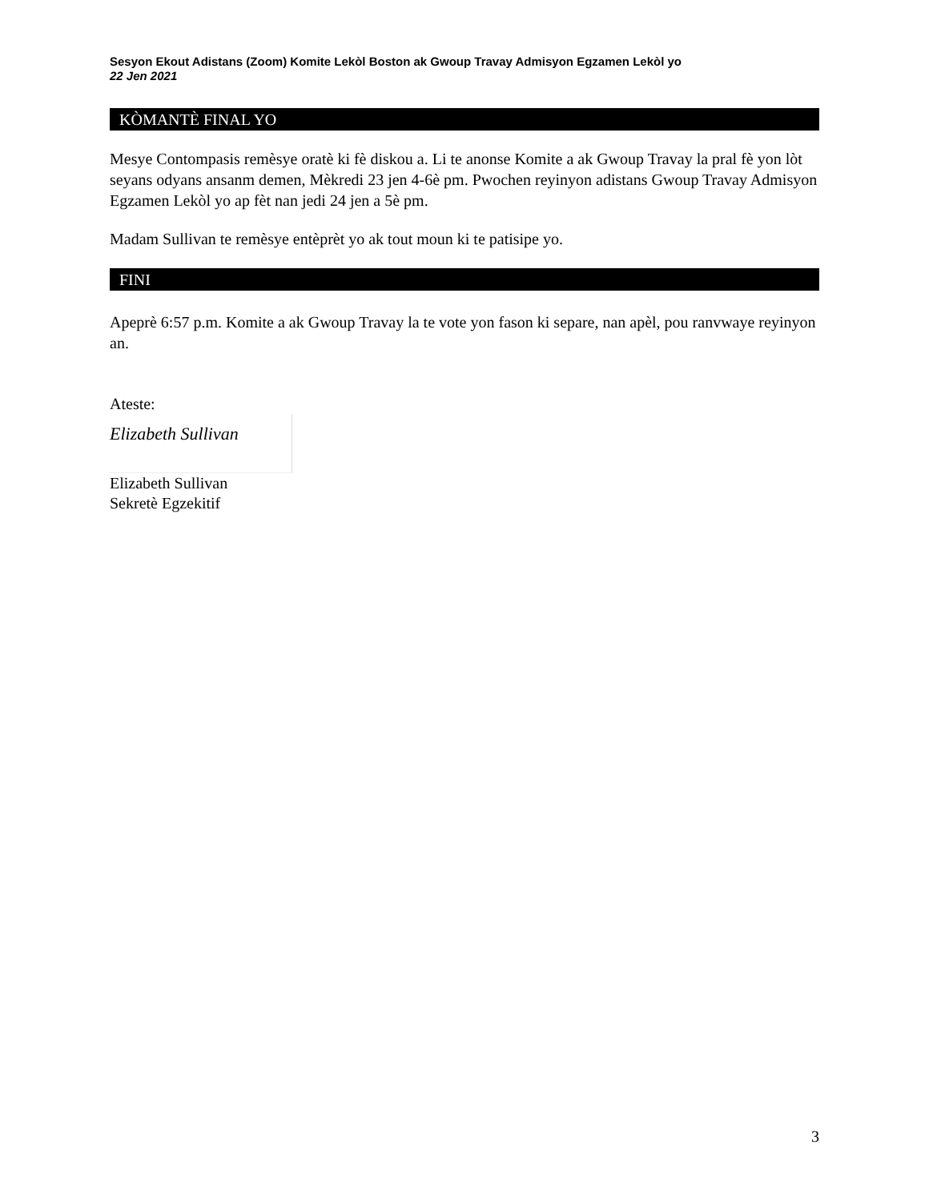Sesyon Ekout Adistans (Zoom) Komite Lekòl Boston ak Gwoup Travay Admisyon Egzamen Lekòl yo
22 Jen 2021
KÒMANTÈ FINAL YO
Mesye Contompasis remèsye oratè ki fè diskou a. Li te anonse Komite a ak Gwoup Travay la pral fè yon lòt seyans odyans ansanm demen, Mèkredi 23 jen 4-6è pm. Pwochen reyinyon adistans Gwoup Travay Admisyon Egzamen Lekòl yo ap fèt nan jedi 24 jen a 5è pm.
Madam Sullivan te remèsye entèprèt yo ak tout moun ki te patisipe yo.
FINI
Apeprè 6:57 p.m. Komite a ak Gwoup Travay la te vote yon fason ki separe, nan apèl, pou ranvwaye reyinyon an.
Ateste:
Elizabeth Sullivan
Elizabeth Sullivan
Sekretè Egzekitif
3